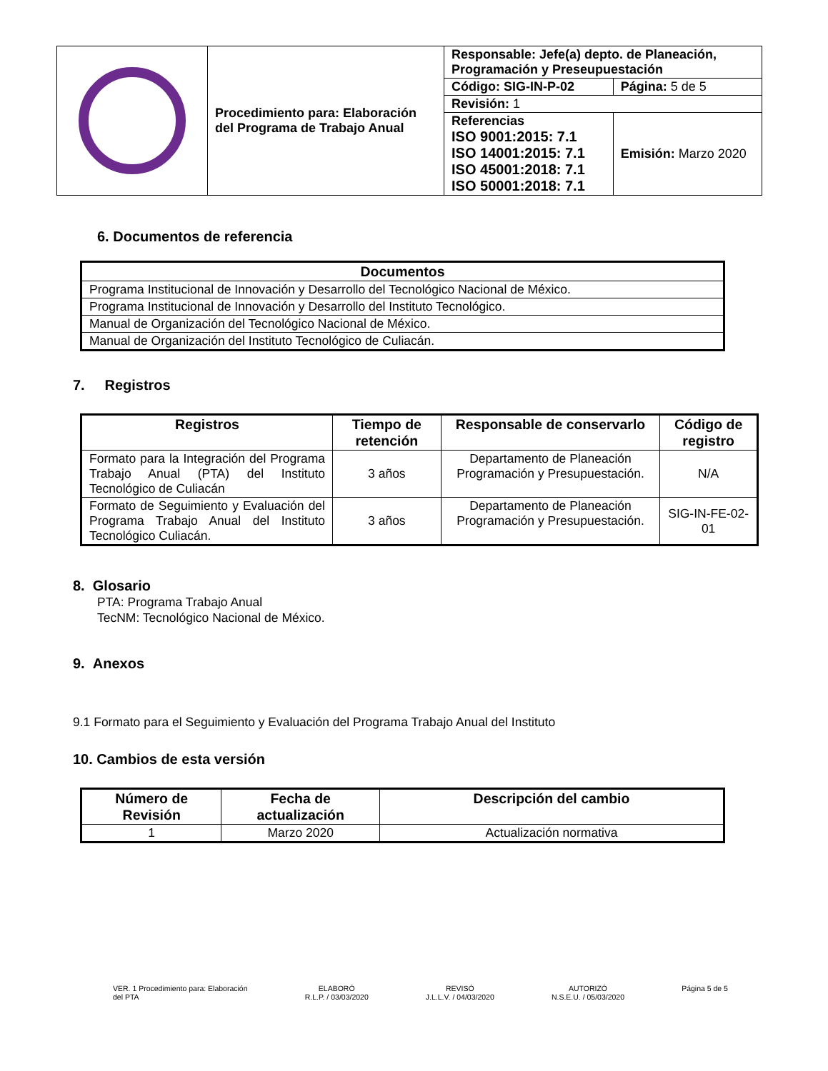| | Procedimiento para: Elaboración del Programa de Trabajo Anual | Responsable: Jefe(a) depto. de Planeación, Programación y Preseupuestación | |
| | | Código: SIG-IN-P-02 | Página: 5 de 5 |
| | | Revisión: 1 | |
| | | Referencias ISO 9001:2015: 7.1 ISO 14001:2015: 7.1 ISO 45001:2018: 7.1 ISO 50001:2018: 7.1 | Emisión: Marzo 2020 |
6. Documentos de referencia
| Documentos |
| --- |
| Programa Institucional de Innovación y Desarrollo del Tecnológico Nacional de México. |
| Programa Institucional de Innovación y Desarrollo del Instituto Tecnológico. |
| Manual de Organización del Tecnológico Nacional de México. |
| Manual de Organización del Instituto Tecnológico de Culiacán. |
7. Registros
| Registros | Tiempo de retención | Responsable de conservarlo | Código de registro |
| --- | --- | --- | --- |
| Formato para la Integración del Programa Trabajo Anual (PTA) del Instituto Tecnológico de Culiacán | 3 años | Departamento de Planeación Programación y Presupuestación. | N/A |
| Formato de Seguimiento y Evaluación del Programa Trabajo Anual del Instituto Tecnológico Culiacán. | 3 años | Departamento de Planeación Programación y Presupuestación. | SIG-IN-FE-02-01 |
8. Glosario
PTA: Programa Trabajo Anual
TecNM: Tecnológico Nacional de México.
9. Anexos
9.1 Formato para el Seguimiento y Evaluación del Programa Trabajo Anual del Instituto
10. Cambios de esta versión
| Número de Revisión | Fecha de actualización | Descripción del cambio |
| --- | --- | --- |
| 1 | Marzo 2020 | Actualización normativa |
VER. 1 Procedimiento para: Elaboración
del PTA
ELABORÓ
R.L.P. / 03/03/2020
REVISÓ
J.L.L.V. / 04/03/2020
AUTORIZÓ
N.S.E.U. / 05/03/2020
Página 5 de 5